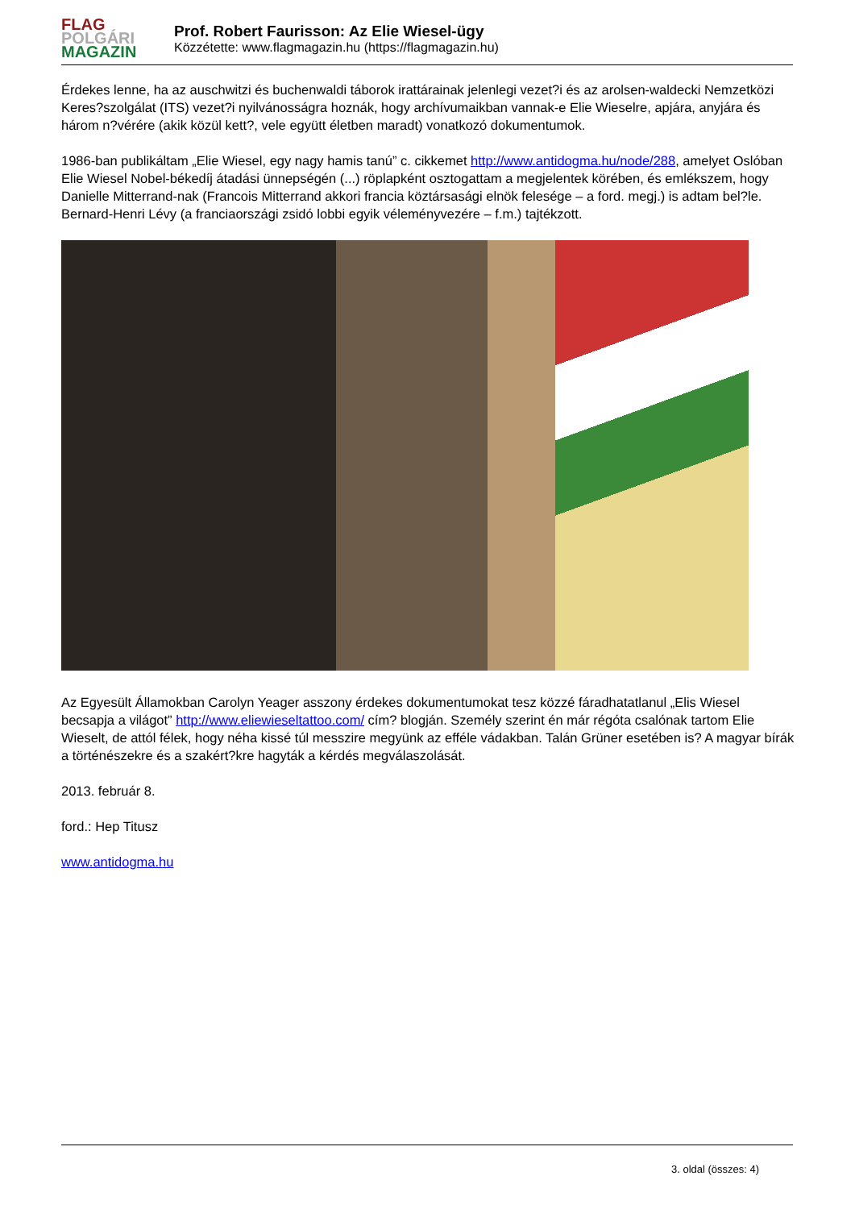FLAG
POLGÁRI
MAGAZIN
Prof. Robert Faurisson: Az Elie Wiesel-ügy
Közzétette: www.flagmagazin.hu (https://flagmagazin.hu)
Érdekes lenne, ha az auschwitzi és buchenwaldi táborok irattárainak jelenlegi vezet?i és az arolsen-waldecki Nemzetközi Keres?szolgálat (ITS) vezet?i nyilvánosságra hoznák, hogy archívumaikban vannak-e Elie Wieselre, apjára, anyjára és három n?vérére (akik közül kett?, vele együtt életben maradt) vonatkozó dokumentumok.
1986-ban publikáltam „Elie Wiesel, egy nagy hamis tanú” c. cikkemet http://www.antidogma.hu/node/288, amelyet Oslóban Elie Wiesel Nobel-békedíj átadási ünnepségén (...) röplapként osztogattam a megjelentek körében, és emlékszem, hogy Danielle Mitterrand-nak (Francois Mitterrand akkori francia köztársasági elnök felesége – a ford. megj.) is adtam bel?le. Bernard-Henri Lévy (a franciaországi zsidó lobbi egyik véleményvezére – f.m.) tajtékzott.
Az Egyesült Államokban Carolyn Yeager asszony érdekes dokumentumokat tesz közzé fáradhatatlanul „Elis Wiesel becsapja a világot” http://www.eliewieseltattoo.com/ cím? blogján. Személy szerint én már régóta csalónak tartom Elie Wieselt, de attól félek, hogy néha kissé túl messzire megyünk az efféle vádakban. Talán Grüner esetében is? A magyar bírák a történészekre és a szakért?kre hagyták a kérdés megválaszolását.
2013. február 8.
ford.: Hep Titusz
www.antidogma.hu
3. oldal (összes: 4)